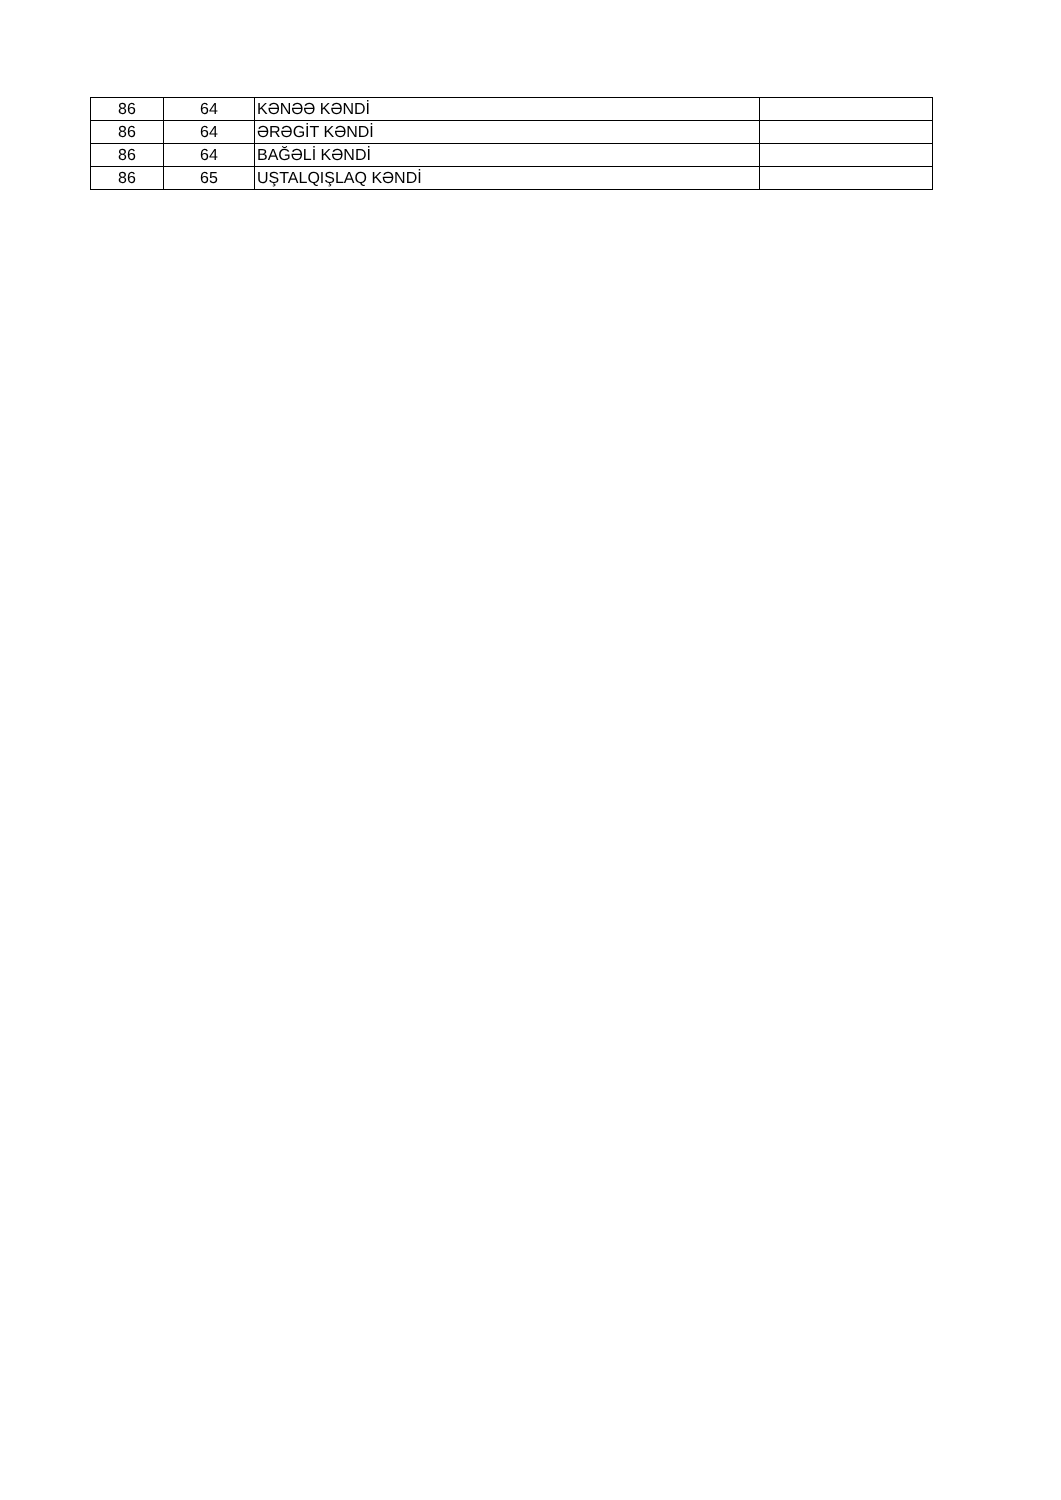| 86 | 64 | KƏNƏƏ KƏNDİ | |
| 86 | 64 | ƏRƏGİT KƏNDİ | |
| 86 | 64 | BAĞƏLİ KƏNDİ | |
| 86 | 65 | UŞTALQIŞLAQ KƏNDİ | |